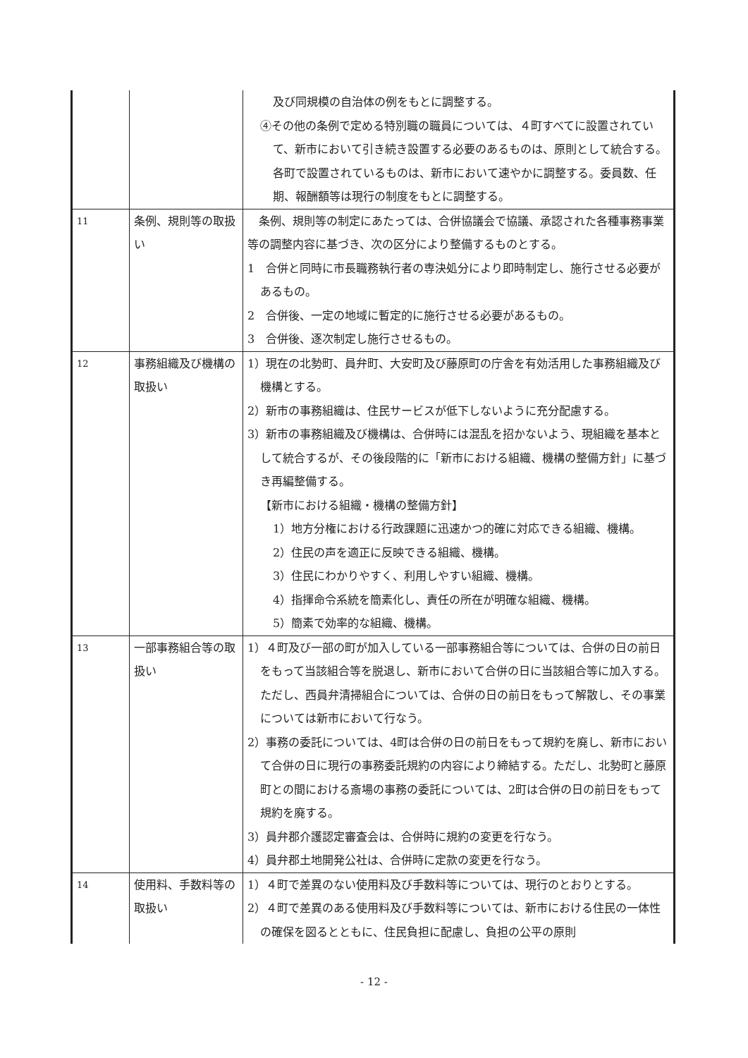| | | 及び同規模の自治体の例をもとに調整する。 ④その他の条例で定める特別職の職員については、４町すべてに設置されていて、新市において引き続き設置する必要のあるものは、原則として統合する。各町で設置されているものは、新市において速やかに調整する。委員数、任期、報酬額等は現行の制度をもとに調整する。 |
| 11 | 条例、規則等の取扱い | 条例、規則等の制定にあたっては、合併協議会で協議、承認された各種事務事業等の調整内容に基づき、次の区分により整備するものとする。 1 合併と同時に市長職務執行者の専決処分により即時制定し、施行させる必要があるもの。 2 合併後、一定の地域に暫定的に施行させる必要があるもの。 3 合併後、逐次制定し施行させるもの。 |
| 12 | 事務組織及び機構の取扱い | 1）現在の北勢町、員弁町、大安町及び藤原町の庁舎を有効活用した事務組織及び機構とする。 2）新市の事務組織は、住民サービスが低下しないように充分配慮する。 3）新市の事務組織及び機構は、合併時には混乱を招かないよう、現組織を基本として統合するが、その後段階的に「新市における組織、機構の整備方針」に基づき再編整備する。 【新市における組織・機構の整備方針】 1）地方分権における行政課題に迅速かつ的確に対応できる組織、機構。 2）住民の声を適正に反映できる組織、機構。 3）住民にわかりやすく、利用しやすい組織、機構。 4）指揮命令系統を簡素化し、責任の所在が明確な組織、機構。 5）簡素で効率的な組織、機構。 |
| 13 | 一部事務組合等の取扱い | 1）４町及び一部の町が加入している一部事務組合等については、合併の日の前日をもって当該組合等を脱退し、新市において合併の日に当該組合等に加入する。ただし、西員弁清掃組合については、合併の日の前日をもって解散し、その事業については新市において行なう。 2）事務の委託については、4町は合併の日の前日をもって規約を廃し、新市において合併の日に現行の事務委託規約の内容により締結する。ただし、北勢町と藤原町との間における斎場の事務の委託については、2町は合併の日の前日をもって規約を廃する。 3）員弁郡介護認定審査会は、合併時に規約の変更を行なう。 4）員弁郡土地開発公社は、合併時に定款の変更を行なう。 |
| 14 | 使用料、手数料等の取扱い | 1）４町で差異のない使用料及び手数料等については、現行のとおりとする。 2）４町で差異のある使用料及び手数料等については、新市における住民の一体性の確保を図るとともに、住民負担に配慮し、負担の公平の原則 |
- 12 -